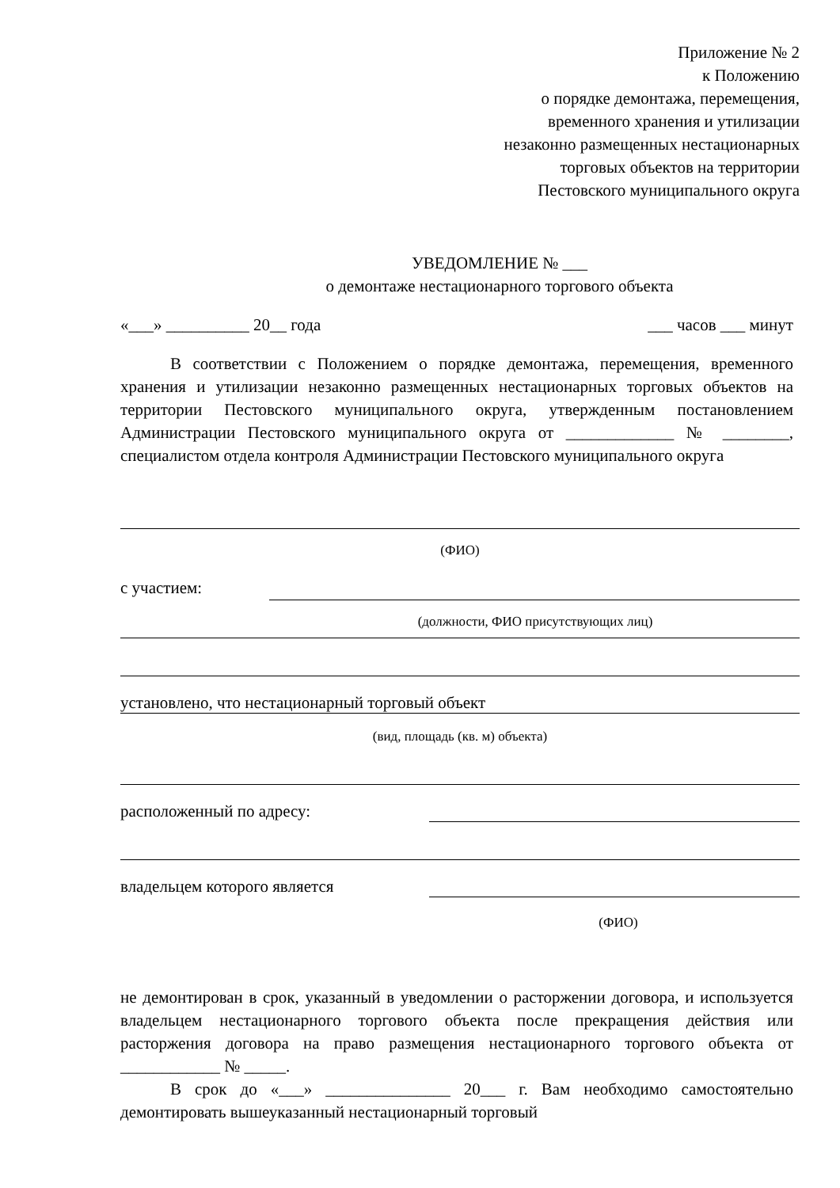Приложение № 2
к Положению
о порядке демонтажа, перемещения,
временного хранения и утилизации
незаконно размещенных нестационарных
торговых объектов на территории
Пестовского муниципального округа
УВЕДОМЛЕНИЕ № ___
о демонтаже нестационарного торгового объекта
«___» __________ 20__ года ___ часов ___ минут
В соответствии с Положением о порядке демонтажа, перемещения, временного хранения и утилизации незаконно размещенных нестационарных торговых объектов на территории Пестовского муниципального округа, утвержденным постановлением Администрации Пестовского муниципального округа от _____________ № ________, специалистом отдела контроля Администрации Пестовского муниципального округа
(ФИО)
с участием:
(должности, ФИО присутствующих лиц)
установлено, что нестационарный торговый объект
(вид, площадь (кв. м) объекта)
расположенный по адресу:
владельцем которого является
(ФИО)
не демонтирован в срок, указанный в уведомлении о расторжении договора, и используется владельцем нестационарного торгового объекта после прекращения действия или расторжения договора на право размещения нестационарного торгового объекта от ____________ № _____.
В срок до «___» _______________ 20___ г. Вам необходимо самостоятельно демонтировать вышеуказанный нестационарный торговый